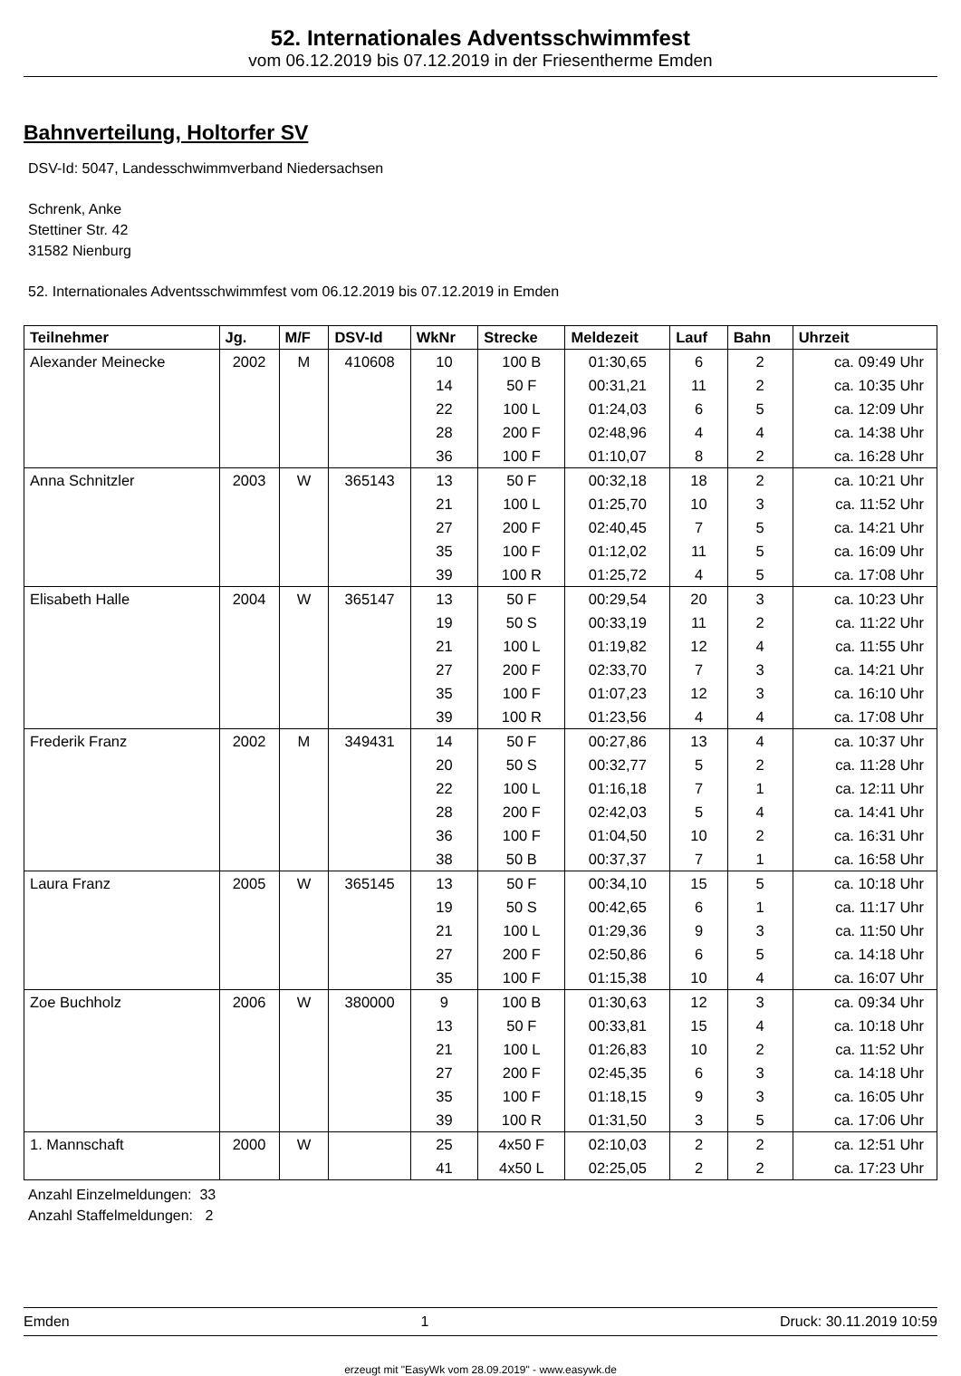52. Internationales Adventsschwimmfest
vom 06.12.2019 bis 07.12.2019 in der Friesentherme Emden
Bahnverteilung, Holtorfer SV
DSV-Id: 5047, Landesschwimmverband Niedersachsen
Schrenk, Anke
Stettiner Str. 42
31582 Nienburg
52. Internationales Adventsschwimmfest vom 06.12.2019 bis 07.12.2019 in Emden
| Teilnehmer | Jg. | M/F | DSV-Id | WkNr | Strecke | Meldezeit | Lauf | Bahn | Uhrzeit |
| --- | --- | --- | --- | --- | --- | --- | --- | --- | --- |
| Alexander Meinecke | 2002 | M | 410608 | 10 | 100 B | 01:30,65 | 6 | 2 | ca. 09:49 Uhr |
| | | | | 14 | 50 F | 00:31,21 | 11 | 2 | ca. 10:35 Uhr |
| | | | | 22 | 100 L | 01:24,03 | 6 | 5 | ca. 12:09 Uhr |
| | | | | 28 | 200 F | 02:48,96 | 4 | 4 | ca. 14:38 Uhr |
| | | | | 36 | 100 F | 01:10,07 | 8 | 2 | ca. 16:28 Uhr |
| Anna Schnitzler | 2003 | W | 365143 | 13 | 50 F | 00:32,18 | 18 | 2 | ca. 10:21 Uhr |
| | | | | 21 | 100 L | 01:25,70 | 10 | 3 | ca. 11:52 Uhr |
| | | | | 27 | 200 F | 02:40,45 | 7 | 5 | ca. 14:21 Uhr |
| | | | | 35 | 100 F | 01:12,02 | 11 | 5 | ca. 16:09 Uhr |
| | | | | 39 | 100 R | 01:25,72 | 4 | 5 | ca. 17:08 Uhr |
| Elisabeth Halle | 2004 | W | 365147 | 13 | 50 F | 00:29,54 | 20 | 3 | ca. 10:23 Uhr |
| | | | | 19 | 50 S | 00:33,19 | 11 | 2 | ca. 11:22 Uhr |
| | | | | 21 | 100 L | 01:19,82 | 12 | 4 | ca. 11:55 Uhr |
| | | | | 27 | 200 F | 02:33,70 | 7 | 3 | ca. 14:21 Uhr |
| | | | | 35 | 100 F | 01:07,23 | 12 | 3 | ca. 16:10 Uhr |
| | | | | 39 | 100 R | 01:23,56 | 4 | 4 | ca. 17:08 Uhr |
| Frederik Franz | 2002 | M | 349431 | 14 | 50 F | 00:27,86 | 13 | 4 | ca. 10:37 Uhr |
| | | | | 20 | 50 S | 00:32,77 | 5 | 2 | ca. 11:28 Uhr |
| | | | | 22 | 100 L | 01:16,18 | 7 | 1 | ca. 12:11 Uhr |
| | | | | 28 | 200 F | 02:42,03 | 5 | 4 | ca. 14:41 Uhr |
| | | | | 36 | 100 F | 01:04,50 | 10 | 2 | ca. 16:31 Uhr |
| | | | | 38 | 50 B | 00:37,37 | 7 | 1 | ca. 16:58 Uhr |
| Laura Franz | 2005 | W | 365145 | 13 | 50 F | 00:34,10 | 15 | 5 | ca. 10:18 Uhr |
| | | | | 19 | 50 S | 00:42,65 | 6 | 1 | ca. 11:17 Uhr |
| | | | | 21 | 100 L | 01:29,36 | 9 | 3 | ca. 11:50 Uhr |
| | | | | 27 | 200 F | 02:50,86 | 6 | 5 | ca. 14:18 Uhr |
| | | | | 35 | 100 F | 01:15,38 | 10 | 4 | ca. 16:07 Uhr |
| Zoe Buchholz | 2006 | W | 380000 | 9 | 100 B | 01:30,63 | 12 | 3 | ca. 09:34 Uhr |
| | | | | 13 | 50 F | 00:33,81 | 15 | 4 | ca. 10:18 Uhr |
| | | | | 21 | 100 L | 01:26,83 | 10 | 2 | ca. 11:52 Uhr |
| | | | | 27 | 200 F | 02:45,35 | 6 | 3 | ca. 14:18 Uhr |
| | | | | 35 | 100 F | 01:18,15 | 9 | 3 | ca. 16:05 Uhr |
| | | | | 39 | 100 R | 01:31,50 | 3 | 5 | ca. 17:06 Uhr |
| 1. Mannschaft | 2000 | W | | 25 | 4x50 F | 02:10,03 | 2 | 2 | ca. 12:51 Uhr |
| | | | | 41 | 4x50 L | 02:25,05 | 2 | 2 | ca. 17:23 Uhr |
Anzahl Einzelmeldungen: 33
Anzahl Staffelmeldungen: 2
Emden 1 Druck: 30.11.2019 10:59
erzeugt mit "EasyWk vom 28.09.2019" - www.easywk.de